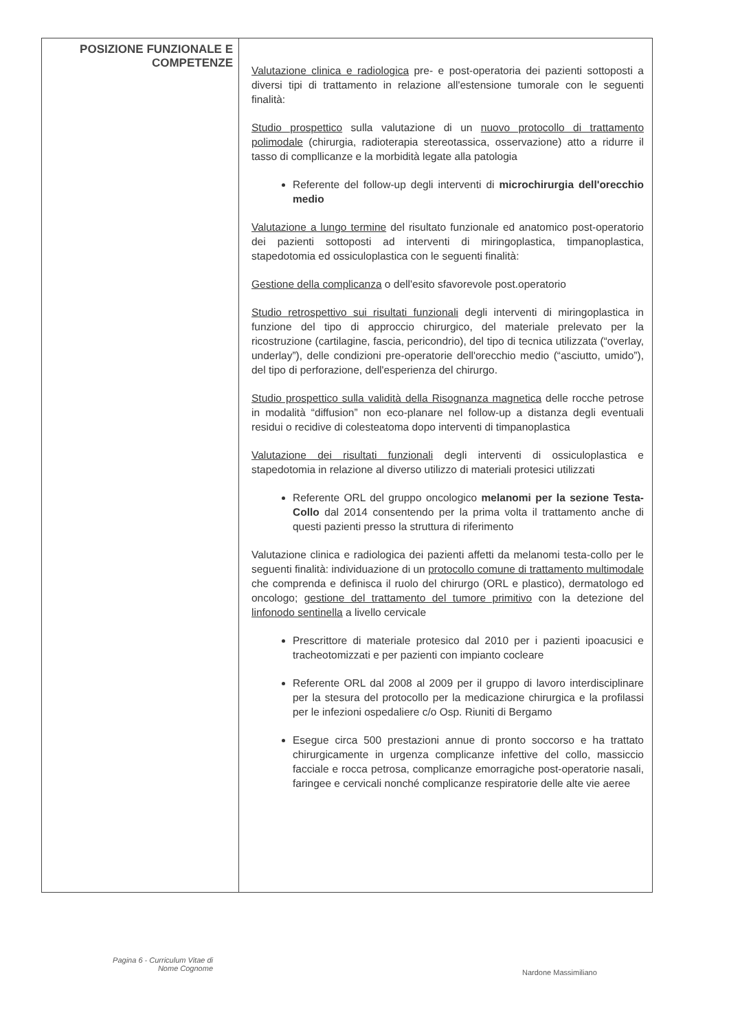| POSIZIONE FUNZIONALE E COMPETENZE | Valutazione clinica e radiologica pre- e post-operatoria dei pazienti sottoposti a diversi tipi di trattamento in relazione all'estensione tumorale con le seguenti finalità: Studio prospettico sulla valutazione di un nuovo protocollo di trattamento polimodale (chirurgia, radioterapia stereotassica, osservazione) atto a ridurre il tasso di compllicanze e la morbidità legate alla patologia Referente del follow-up degli interventi di microchirurgia dell'orecchio medio Valutazione a lungo termine del risultato funzionale ed anatomico post-operatorio dei pazienti sottoposti ad interventi di miringoplastica, timpanoplastica, stapedotomia ed ossiculoplastica con le seguenti finalità: Gestione della complicanza o dell'esito sfavorevole post.operatorio Studio retrospettivo sui risultati funzionali degli interventi di miringoplastica in funzione del tipo di approccio chirurgico, del materiale prelevato per la ricostruzione (cartilagine, fascia, pericondrio), del tipo di tecnica utilizzata (“overlay, underlay”), delle condizioni pre-operatorie dell'orecchio medio (“asciutto, umido”), del tipo di perforazione, dell'esperienza del chirurgo. Studio prospettico sulla validità della Risognanza magnetica delle rocche petrose in modalità “diffusion” non eco-planare nel follow-up a distanza degli eventuali residui o recidive di colesteatoma dopo interventi di timpanoplastica Valutazione dei risultati funzionali degli interventi di ossiculoplastica e stapedotomia in relazione al diverso utilizzo di materiali protesici utilizzati Referente ORL del gruppo oncologico melanomi per la sezione Testa-Collo dal 2014 consentendo per la prima volta il trattamento anche di questi pazienti presso la struttura di riferimento Valutazione clinica e radiologica dei pazienti affetti da melanomi testa-collo per le seguenti finalità: individuazione di un protocollo comune di trattamento multimodale che comprenda e definisca il ruolo del chirurgo (ORL e plastico), dermatologo ed oncologo; gestione del trattamento del tumore primitivo con la detezione del linfonodo sentinella a livello cervicale Prescrittore di materiale protesico dal 2010 per i pazienti ipoacusici e tracheotomizzati e per pazienti con impianto cocleare Referente ORL dal 2008 al 2009 per il gruppo di lavoro interdisciplinare per la stesura del protocollo per la medicazione chirurgica e la profilassi per le infezioni ospedaliere c/o Osp. Riuniti di Bergamo Esegue circa 500 prestazioni annue di pronto soccorso e ha trattato chirurgicamente in urgenza complicanze infettive del collo, massiccio facciale e rocca petrosa, complicanze emorragiche post-operatorie nasali, faringee e cervicali nonché complicanze respiratorie delle alte vie aeree |
Pagina 6 - Curriculum Vitae di
Nome Cognome
Nardone Massimiliano